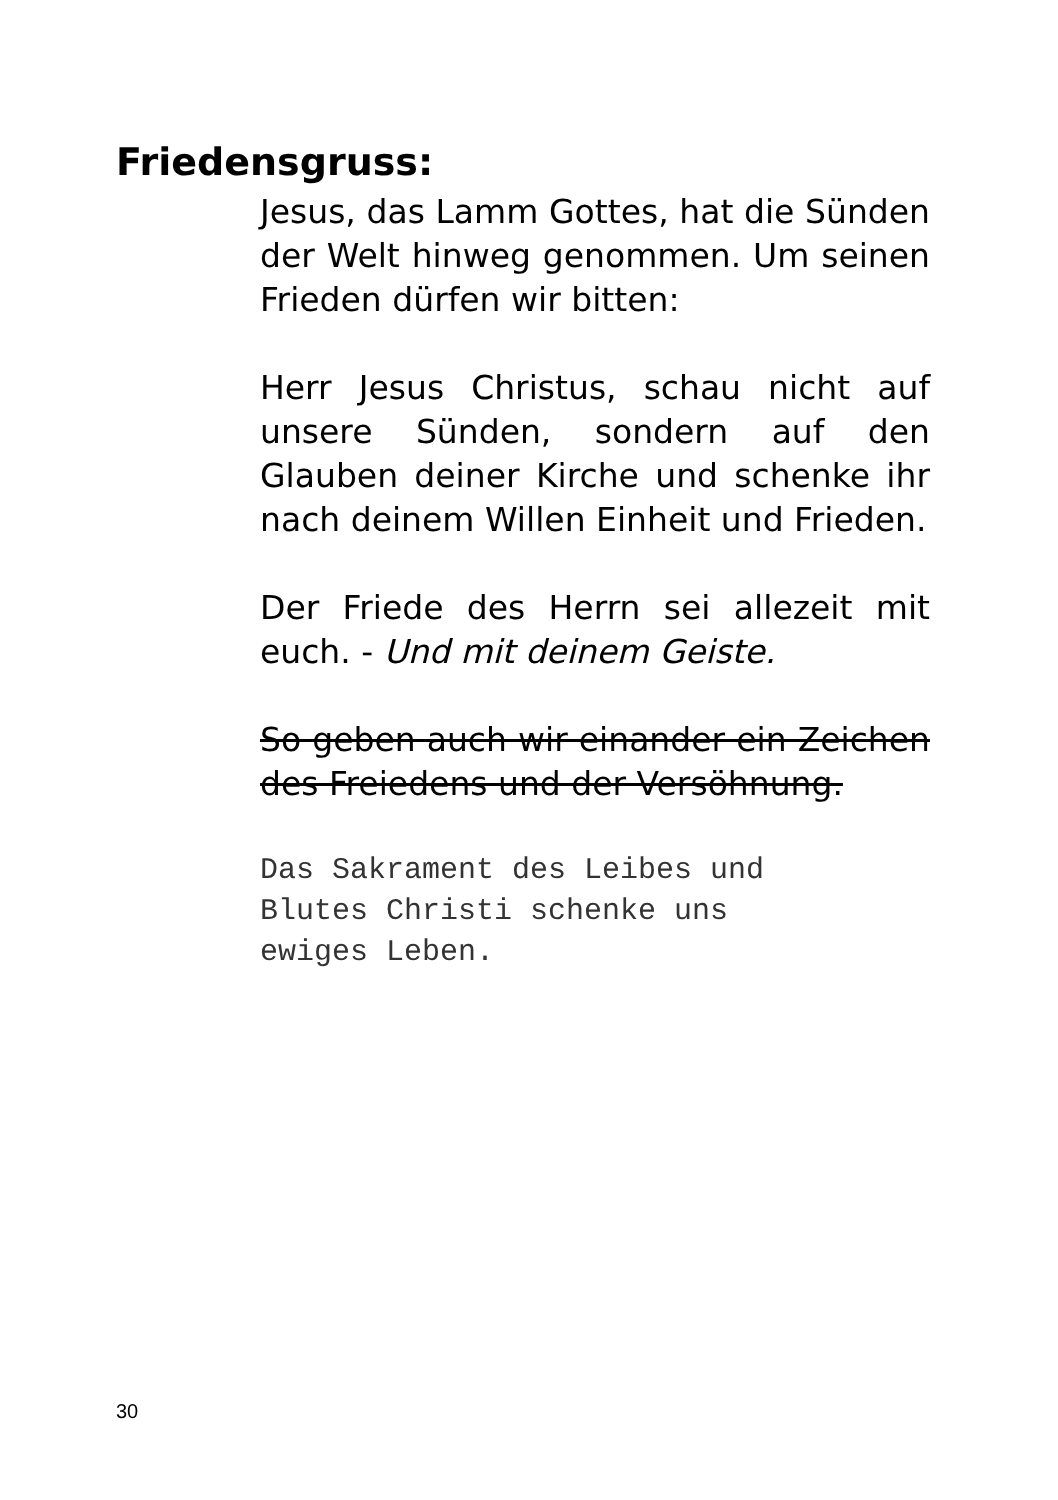Friedensgruss:
Jesus, das Lamm Gottes, hat die Sünden der Welt hinweg genommen. Um seinen Frieden dürfen wir bitten:
Herr Jesus Christus, schau nicht auf unsere Sünden, sondern auf den Glauben deiner Kirche und schenke ihr nach deinem Willen Einheit und Frieden.
Der Friede des Herrn sei allezeit mit euch. - Und mit deinem Geiste.
So geben auch wir einander ein Zeichen des Freiedens und der Versöhnung.
Das Sakrament des Leibes und
Blutes Christi schenke uns
ewiges Leben.
30